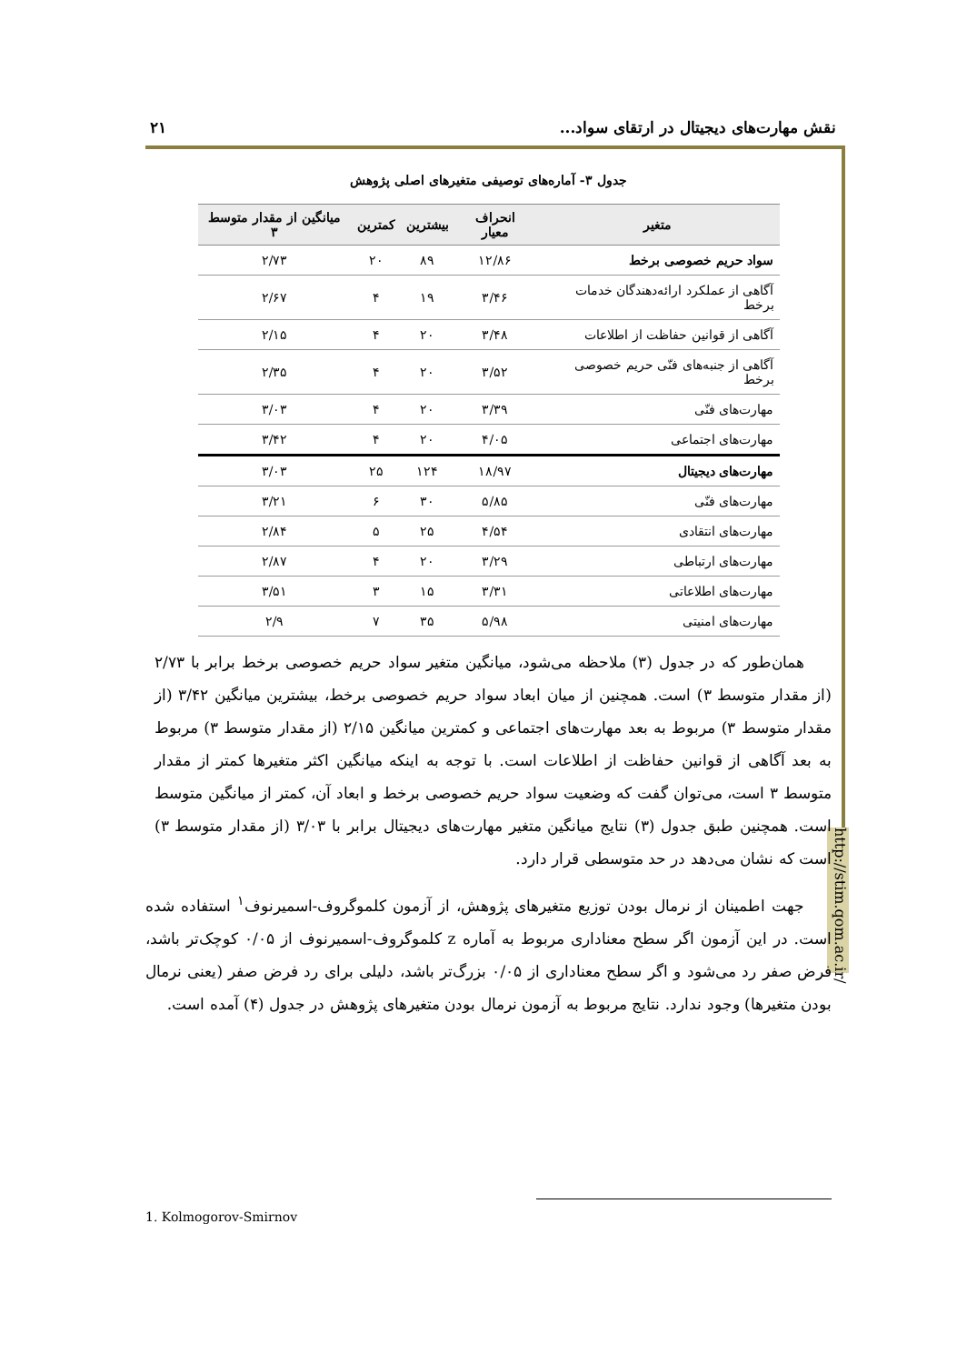نقش مهارت‌های دیجیتال در ارتقای سواد... ۲۱
http://stim.qom.ac.ir/
جدول ۳- آماره‌های توصیفی متغیرهای اصلی پژوهش
| متغیر | انحراف معیار | بیشترین | کمترین | میانگین از مقدار متوسط ۳ |
| --- | --- | --- | --- | --- |
| سواد حریم خصوصی برخط | ۱۲/۸۶ | ۸۹ | ۲۰ | ۲/۷۳ |
| آگاهی از عملکرد ارائه‌دهندگان خدمات برخط | ۳/۴۶ | ۱۹ | ۴ | ۲/۶۷ |
| آگاهی از قوانین حفاظت از اطلاعات | ۳/۴۸ | ۲۰ | ۴ | ۲/۱۵ |
| آگاهی از جنبه‌های فنّی حریم خصوصی برخط | ۳/۵۲ | ۲۰ | ۴ | ۲/۳۵ |
| مهارت‌های فنّی | ۳/۳۹ | ۲۰ | ۴ | ۳/۰۳ |
| مهارت‌های اجتماعی | ۴/۰۵ | ۲۰ | ۴ | ۳/۴۲ |
| مهارت‌های دیجیتال | ۱۸/۹۷ | ۱۲۴ | ۲۵ | ۳/۰۳ |
| مهارت‌های فنّی | ۵/۸۵ | ۳۰ | ۶ | ۳/۲۱ |
| مهارت‌های انتقادی | ۴/۵۴ | ۲۵ | ۵ | ۲/۸۴ |
| مهارت‌های ارتباطی | ۳/۲۹ | ۲۰ | ۴ | ۲/۸۷ |
| مهارت‌های اطلاعاتی | ۳/۳۱ | ۱۵ | ۳ | ۳/۵۱ |
| مهارت‌های امنیتی | ۵/۹۸ | ۳۵ | ۷ | ۲/۹ |
همان‌طور که در جدول (۳) ملاحظه می‌شود، میانگین متغیر سواد حریم خصوصی برخط برابر با ۲/۷۳ (از مقدار متوسط ۳) است. همچنین از میان ابعاد سواد حریم خصوصی برخط، بیشترین میانگین ۳/۴۲ (از مقدار متوسط ۳) مربوط به بعد مهارت‌های اجتماعی و کمترین میانگین ۲/۱۵ (از مقدار متوسط ۳) مربوط به بعد آگاهی از قوانین حفاظت از اطلاعات است. با توجه به اینکه میانگین اکثر متغیرها کمتر از مقدار متوسط ۳ است، می‌توان گفت که وضعیت سواد حریم خصوصی برخط و ابعاد آن، کمتر از میانگین متوسط است. همچنین طبق جدول (۳) نتایج میانگین متغیر مهارت‌های دیجیتال برابر با ۳/۰۳ (از مقدار متوسط ۳) است که نشان می‌دهد در حد متوسطی قرار دارد.
جهت اطمینان از نرمال بودن توزیع متغیرهای پژوهش، از آزمون کلموگروف-اسمیرنوف<sup>۱</sup> استفاده شده است. در این آزمون اگر سطح معناداری مربوط به آماره z کلموگروف-اسمیرنوف از ۰/۰۵ کوچک‌تر باشد، فرض صفر رد می‌شود و اگر سطح معناداری از ۰/۰۵ بزرگ‌تر باشد، دلیلی برای رد فرض صفر (یعنی نرمال بودن متغیرها) وجود ندارد. نتایج مربوط به آزمون نرمال بودن متغیرهای پژوهش در جدول (۴) آمده است.
1. Kolmogorov-Smirnov